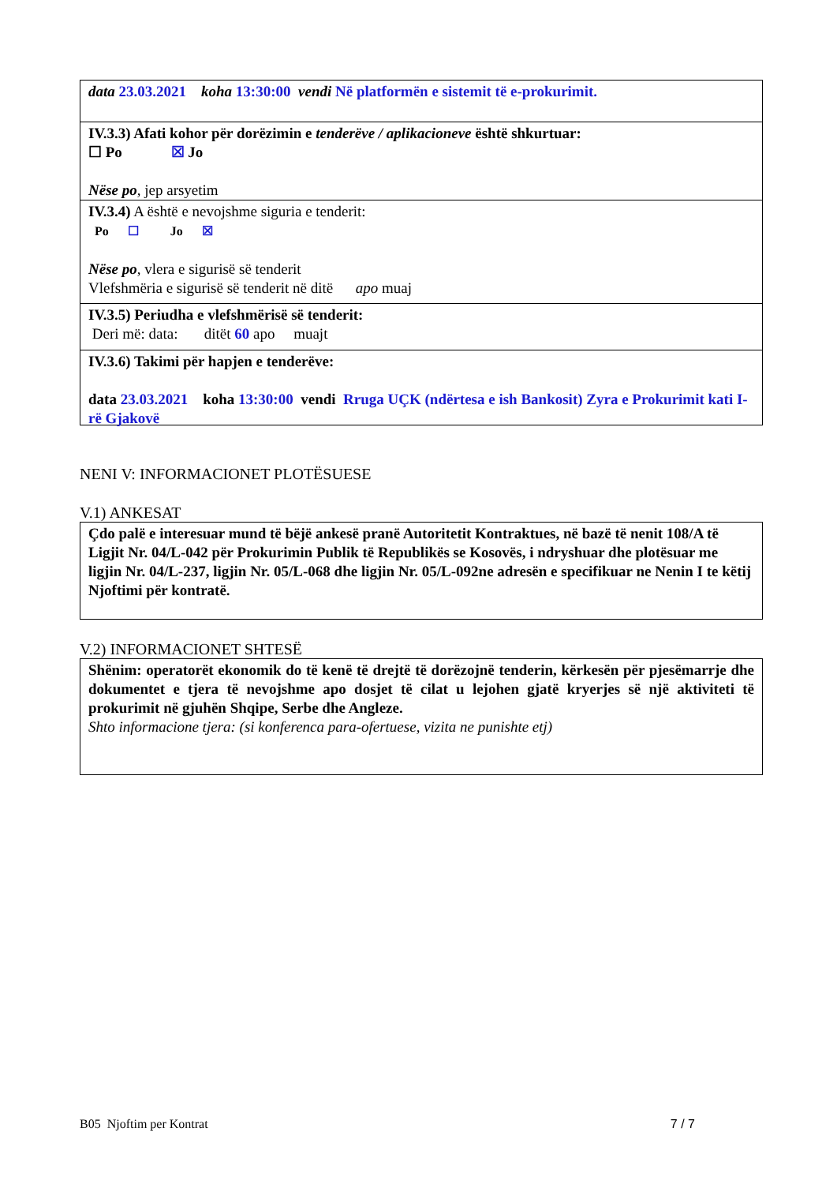data 23.03.2021 koha 13:30:00 vendi Në platformën e sistemit të e-prokurimit.
IV.3.3) Afati kohor për dorëzimin e tenderëve / aplikacioneve është shkurtuar:
☐ Po ☒ Jo
Nëse po, jep arsyetim
IV.3.4) A është e nevojshme siguria e tenderit:
Po ☐ Jo ☒
Nëse po, vlera e sigurisë së tenderit
Vlefshmëria e sigurisë së tenderit në ditë apo muaj
IV.3.5) Periudha e vlefshmërisë së tenderit:
Deri më: data: ditët 60 apo muajt
IV.3.6) Takimi për hapjen e tenderëve:
data 23.03.2021 koha 13:30:00 vendi Rruga UÇK (ndërtesa e ish Bankosit) Zyra e Prokurimit kati I-rë Gjakovë
NENI V: INFORMACIONET PLOTËSUESE
V.1) ANKESAT
Çdo palë e interesuar mund të bëjë ankesë pranë Autoritetit Kontraktues, në bazë të nenit 108/A të Ligjit Nr. 04/L-042 për Prokurimin Publik të Republikës se Kosovës, i ndryshuar dhe plotësuar me ligjin Nr. 04/L-237, ligjin Nr. 05/L-068 dhe ligjin Nr. 05/L-092ne adresën e specifikuar ne Nenin I te këtij Njoftimi për kontratë.
V.2) INFORMACIONET SHTESË
Shënim: operatorët ekonomik do të kenë të drejtë të dorëzojnë tenderin, kërkesën për pjesëmarrje dhe dokumentet e tjera të nevojshme apo dosjet të cilat u lejohen gjatë kryerjes së një aktiviteti të prokurimit në gjuhën Shqipe, Serbe dhe Angleze.
Shto informacione tjera: (si konferenca para-ofertuese, vizita ne punishte etj)
B05 Njoftim per Kontrat 7 / 7